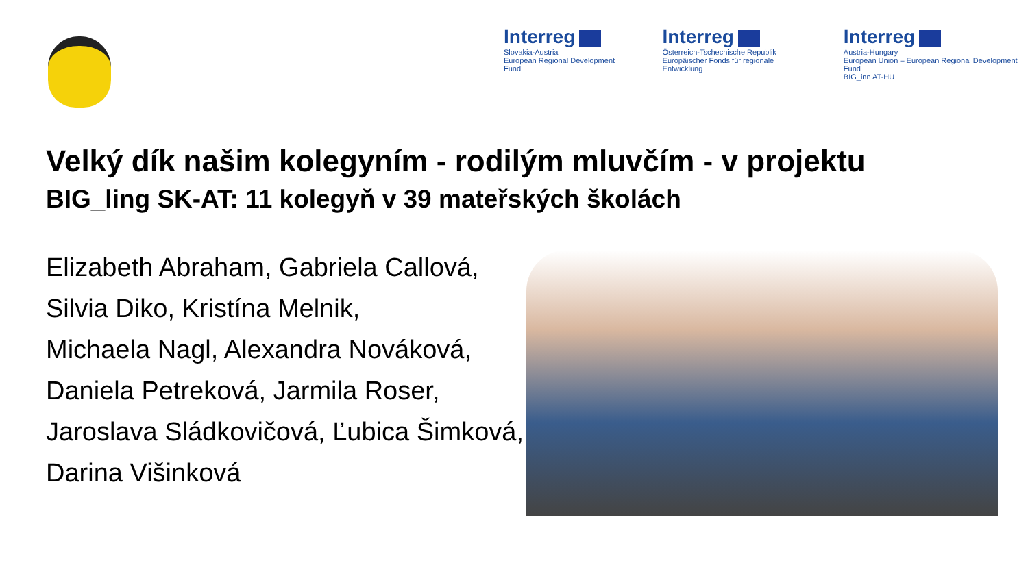Interreg
Slovakia-Austria
European Regional Development Fund
Interreg
Österreich-Tschechische Republik
Europäischer Fonds für regionale Entwicklung
Interreg
Austria-Hungary
European Union – European Regional Development Fund
BIG_inn AT-HU
Velký dík našim kolegyním - rodilým mluvčím - v projektu
BIG_ling SK-AT: 11 kolegyň v 39 mateřských školách
Elizabeth Abraham, Gabriela Callová,
Silvia Diko, Kristína Melnik,
Michaela Nagl, Alexandra Nováková,
Daniela Petreková, Jarmila Roser,
Jaroslava Sládkovičová, Ľubica Šimková,
Darina Višinková